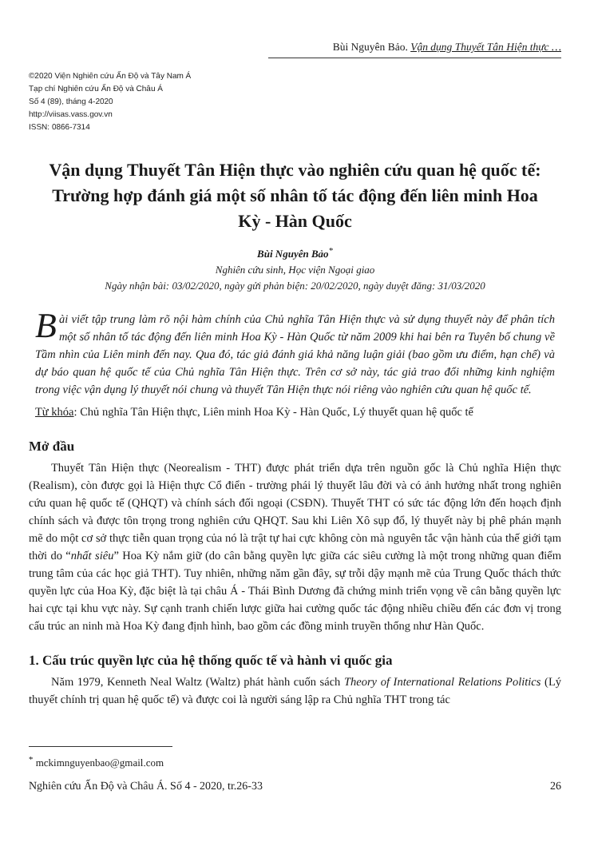Bùi Nguyên Bảo. Vận dụng Thuyết Tân Hiện thực …
©2020 Viện Nghiên cứu Ấn Độ và Tây Nam Á
Tạp chí Nghiên cứu Ấn Độ và Châu Á
Số 4 (89), tháng 4-2020
http://viisas.vass.gov.vn
ISSN: 0866-7314
Vận dụng Thuyết Tân Hiện thực vào nghiên cứu quan hệ quốc tế: Trường hợp đánh giá một số nhân tố tác động đến liên minh Hoa Kỳ - Hàn Quốc
Bùi Nguyên Bảo<sup>*</sup>
Nghiên cứu sinh, Học viện Ngoại giao
Ngày nhận bài: 03/02/2020, ngày gửi phản biện: 20/02/2020, ngày duyệt đăng: 31/03/2020
Bài viết tập trung làm rõ nội hàm chính của Chủ nghĩa Tân Hiện thực và sử dụng thuyết này để phân tích một số nhân tố tác động đến liên minh Hoa Kỳ - Hàn Quốc từ năm 2009 khi hai bên ra Tuyên bố chung về Tầm nhìn của Liên minh đến nay. Qua đó, tác giả đánh giá khả năng luận giải (bao gồm ưu điểm, hạn chế) và dự báo quan hệ quốc tế của Chủ nghĩa Tân Hiện thực. Trên cơ sở này, tác giả trao đổi những kinh nghiệm trong việc vận dụng lý thuyết nói chung và thuyết Tân Hiện thực nói riêng vào nghiên cứu quan hệ quốc tế.
Từ khóa: Chủ nghĩa Tân Hiện thực, Liên minh Hoa Kỳ - Hàn Quốc, Lý thuyết quan hệ quốc tế
Mở đầu
Thuyết Tân Hiện thực (Neorealism - THT) được phát triển dựa trên nguồn gốc là Chủ nghĩa Hiện thực (Realism), còn được gọi là Hiện thực Cổ điển - trường phái lý thuyết lâu đời và có ảnh hưởng nhất trong nghiên cứu quan hệ quốc tế (QHQT) và chính sách đối ngoại (CSĐN). Thuyết THT có sức tác động lớn đến hoạch định chính sách và được tôn trọng trong nghiên cứu QHQT. Sau khi Liên Xô sụp đổ, lý thuyết này bị phê phán mạnh mẽ do một cơ sở thực tiễn quan trọng của nó là trật tự hai cực không còn mà nguyên tắc vận hành của thế giới tạm thời do “nhất siêu” Hoa Kỳ nắm giữ (do cân bằng quyền lực giữa các siêu cường là một trong những quan điểm trung tâm của các học giả THT). Tuy nhiên, những năm gần đây, sự trỗi dậy mạnh mẽ của Trung Quốc thách thức quyền lực của Hoa Kỳ, đặc biệt là tại châu Á - Thái Bình Dương đã chứng minh triển vọng về cân bằng quyền lực hai cực tại khu vực này. Sự cạnh tranh chiến lược giữa hai cường quốc tác động nhiều chiều đến các đơn vị trong cấu trúc an ninh mà Hoa Kỳ đang định hình, bao gồm các đồng minh truyền thống như Hàn Quốc.
1. Cấu trúc quyền lực của hệ thống quốc tế và hành vi quốc gia
Năm 1979, Kenneth Neal Waltz (Waltz) phát hành cuốn sách Theory of International Relations Politics (Lý thuyết chính trị quan hệ quốc tế) và được coi là người sáng lập ra Chủ nghĩa THT trong tác
<sup>*</sup> mckimnguyenbao@gmail.com
Nghiên cứu Ấn Độ và Châu Á. Số 4 - 2020, tr.26-33 26